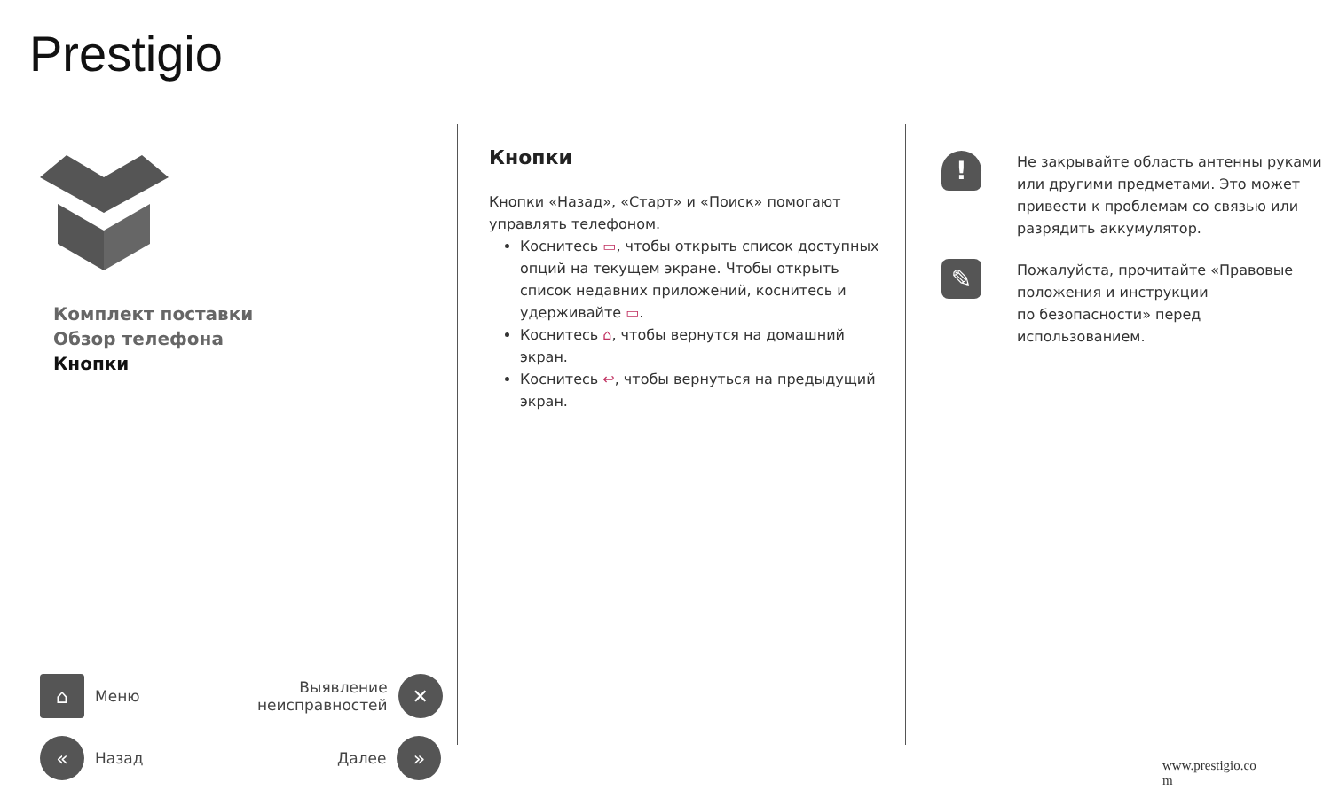Prestigio
Комплект поставки
Обзор телефона
Кнопки
⌂
Меню
Выявление
неисправностей
✕
«
Назад
Далее
»
Кнопки
Кнопки «Назад», «Старт» и «Поиск» помогают управлять телефоном.
Коснитесь ▭, чтобы открыть список доступных опций на текущем экране. Чтобы открыть список недавних приложений, коснитесь и удерживайте ▭.
Коснитесь ⌂, чтобы вернутся на домашний экран.
Коснитесь ↩, чтобы вернуться на предыдущий экран.
!
Не закрывайте область антенны руками или другими предметами. Это может привести к проблемам со связью или разрядить аккумулятор.
✎
Пожалуйста, прочитайте «Правовые положения и инструкции
по безопасности» перед использованием.
www.prestigio.co
m